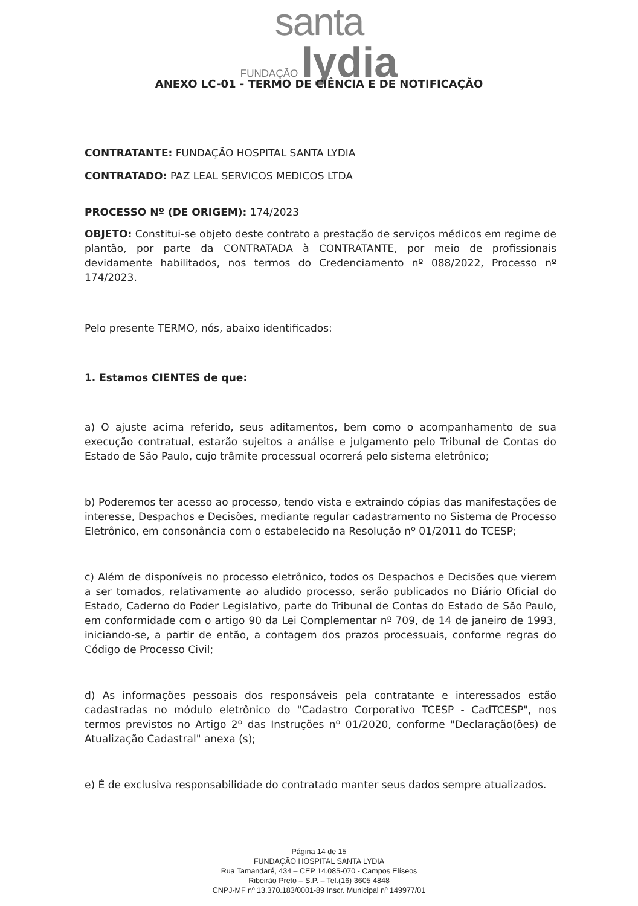santa
FUNDAÇÃO lydia
ANEXO LC-01 - TERMO DE CIÊNCIA E DE NOTIFICAÇÃO
CONTRATANTE: FUNDAÇÃO HOSPITAL SANTA LYDIA
CONTRATADO: PAZ LEAL SERVICOS MEDICOS LTDA
PROCESSO Nº (DE ORIGEM): 174/2023
OBJETO: Constitui-se objeto deste contrato a prestação de serviços médicos em regime de plantão, por parte da CONTRATADA à CONTRATANTE, por meio de profissionais devidamente habilitados, nos termos do Credenciamento nº 088/2022, Processo nº 174/2023.
Pelo presente TERMO, nós, abaixo identificados:
1. Estamos CIENTES de que:
a) O ajuste acima referido, seus aditamentos, bem como o acompanhamento de sua execução contratual, estarão sujeitos a análise e julgamento pelo Tribunal de Contas do Estado de São Paulo, cujo trâmite processual ocorrerá pelo sistema eletrônico;
b) Poderemos ter acesso ao processo, tendo vista e extraindo cópias das manifestações de interesse, Despachos e Decisões, mediante regular cadastramento no Sistema de Processo Eletrônico, em consonância com o estabelecido na Resolução nº 01/2011 do TCESP;
c) Além de disponíveis no processo eletrônico, todos os Despachos e Decisões que vierem a ser tomados, relativamente ao aludido processo, serão publicados no Diário Oficial do Estado, Caderno do Poder Legislativo, parte do Tribunal de Contas do Estado de São Paulo, em conformidade com o artigo 90 da Lei Complementar nº 709, de 14 de janeiro de 1993, iniciando-se, a partir de então, a contagem dos prazos processuais, conforme regras do Código de Processo Civil;
d) As informações pessoais dos responsáveis pela contratante e interessados estão cadastradas no módulo eletrônico do "Cadastro Corporativo TCESP - CadTCESP", nos termos previstos no Artigo 2º das Instruções nº 01/2020, conforme "Declaração(ões) de Atualização Cadastral" anexa (s);
e) É de exclusiva responsabilidade do contratado manter seus dados sempre atualizados.
Página 14 de 15
FUNDAÇÃO HOSPITAL SANTA LYDIA
Rua Tamandaré, 434 – CEP 14.085-070 - Campos Elíseos
Ribeirão Preto – S.P. – Tel.(16) 3605 4848
CNPJ-MF nº 13.370.183/0001-89 Inscr. Municipal nº 149977/01